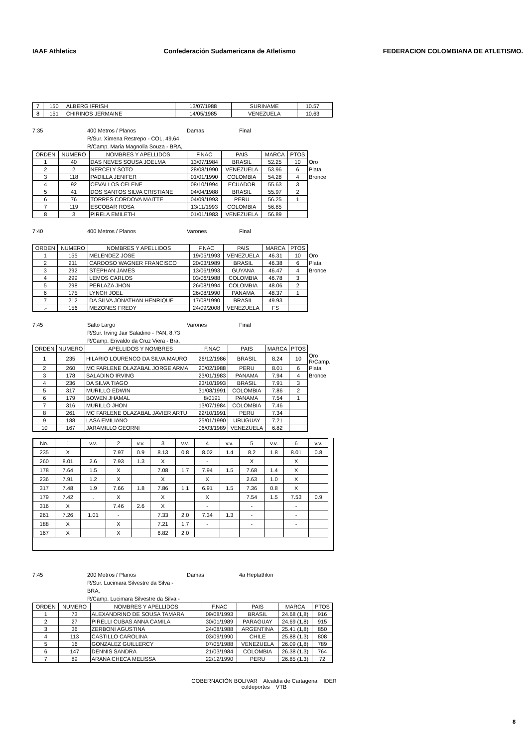IAAF Athletics Confederación Sudamericana de Atletismo FEDERACION COLOMBIANA DE ATLETISMO.
| 7 | 150 | ALBERG IFRISH | 13/07/1988 | SURINAME | 10.57 | |
| 8 | 151 | CHIRINOS JERMAINE | 14/05/1985 | VENEZUELA | 10.63 | |
7:35 400 Metros / Planos Damas Final R/Sur. Ximena Restrepo - COL, 49,64 R/Camp. Maria Magnolia Souza - BRA,
| ORDEN | NUMERO | NOMBRES Y APELLIDOS | F.NAC | PAIS | MARCA | PTOS | |
| 1 | 40 | DAS NEVES SOUSA JOELMA | 13/07/1984 | BRASIL | 52.25 | 10 | Oro |
| 2 | 2 | NERCELY SOTO | 28/08/1990 | VENEZUELA | 53.96 | 6 | Plata |
| 3 | 118 | PADILLA JENIFER | 01/01/1990 | COLOMBIA | 54.28 | 4 | Bronce |
| 4 | 92 | CEVALLOS CELENE | 08/10/1994 | ECUADOR | 55.63 | 3 | |
| 5 | 41 | DOS SANTOS SILVA CRISTIANE | 04/04/1988 | BRASIL | 55.97 | 2 | |
| 6 | 76 | TORRES CORDOVA MAITTE | 04/09/1993 | PERU | 56.25 | 1 | |
| 7 | 119 | ESCOBAR ROSA | 13/11/1993 | COLOMBIA | 56.85 | | |
| 8 | 3 | PIRELA EMILETH | 01/01/1983 | VENEZUELA | 56.89 | | |
7:40 400 Metros / Planos Varones Final
| ORDEN | NUMERO | NOMBRES Y APELLIDOS | F.NAC | PAIS | MARCA | PTOS | |
| 1 | 155 | MELENDEZ JOSE | 19/05/1993 | VENEZUELA | 46.31 | 10 | Oro |
| 2 | 211 | CARDOSO WAGNER FRANCISCO | 20/03/1989 | BRASIL | 46.38 | 6 | Plata |
| 3 | 292 | STEPHAN JAMES | 13/06/1993 | GUYANA | 46.47 | 4 | Bronce |
| 4 | 299 | LEMOS CARLOS | 03/06/1988 | COLOMBIA | 46.78 | 3 | |
| 5 | 298 | PERLAZA JHON | 26/08/1994 | COLOMBIA | 48.06 | 2 | |
| 6 | 175 | LYNCH JOEL | 26/08/1990 | PANAMA | 48.37 | 1 | |
| 7 | 212 | DA SILVA JONATHAN HENRIQUE | 17/08/1990 | BRASIL | 49.93 | | |
| .- | 156 | MEZONES FREDY | 24/09/2008 | VENEZUELA | FS | | |
7:45 Salto Largo Varones Final R/Sur. Irving Jair Saladino - PAN, 8.73 R/Camp. Erivaldo da Cruz Viera - Bra,
| ORDEN | NUMERO | APELLIDOS Y NOMBRES | F.NAC | PAIS | MARCA | PTOS | |
| 1 | 235 | HILARIO LOURENCO DA SILVA MAURO | 26/12/1986 | BRASIL | 8.24 | 10 | Oro R/Camp. |
| 2 | 260 | MC FARLENE OLAZABAL JORGE ARMA | 20/02/1988 | PERU | 8.01 | 6 | Plata |
| 3 | 178 | SALADINO IRVING | 23/01/1983 | PANAMA | 7.94 | 4 | Bronce |
| 4 | 236 | DA SILVA TIAGO | 23/10/1993 | BRASIL | 7.91 | 3 | |
| 5 | 317 | MURILLO EDWIN | 31/08/1991 | COLOMBIA | 7.86 | 2 | |
| 6 | 179 | BOWEN JHAMAL | 8/0191 | PANAMA | 7.54 | 1 | |
| 7 | 316 | MURILLO JHON | 13/07/1984 | COLOMBIA | 7.46 | | |
| 8 | 261 | MC FARLENE OLAZABAL JAVIER ARTU | 22/10/1991 | PERU | 7.34 | | |
| 9 | 188 | LASA EMILIANO | 25/01/1990 | URUGUAY | 7.21 | | |
| 10 | 167 | JARAMILLO GEORNI | 06/03/1989 | VENEZUELA | 6.82 | | |
| No. | 1 | v.v. | 2 | v.v. | 3 | v.v. | 4 | v.v. | 5 | v.v. | 6 | v.v. |
| 235 | X | | 7.97 | 0.9 | 8.13 | 0.8 | 8.02 | 1.4 | 8.2 | 1.8 | 8.01 | 0.8 |
| 260 | 8.01 | 2.6 | 7.93 | 1.3 | X | | - | | X | | X | |
| 178 | 7.64 | 1.5 | X | | 7.08 | 1.7 | 7.94 | 1.5 | 7.68 | 1.4 | X | |
| 236 | 7.91 | 1.2 | X | | X | | X | | 2.63 | 1.0 | X | |
| 317 | 7.48 | 1.9 | 7.66 | 1.8 | 7.86 | 1.1 | 6.91 | 1.5 | 7.36 | 0.8 | X | |
| 179 | 7.42 | . | X | | X | | X | | 7.54 | 1.5 | 7.53 | 0.9 |
| 316 | X | | 7.46 | 2.6 | X | | - | | - | | - | |
| 261 | 7.26 | 1.01 | - | | 7.33 | 2.0 | 7.34 | 1.3 | - | | - | |
| 188 | X | | X | | 7.21 | 1.7 | - | | - | | - | |
| 167 | X | | X | | 6.82 | 2.0 | | | | | | |
7:45 200 Metros / Planos Damas 4a Heptathlon R/Sur. Lucimara Silvestre da Silva - BRA, R/Camp. Lucimara Silvestre da Silva -
| ORDEN | NUMERO | NOMBRES Y APELLIDOS | F.NAC | PAIS | MARCA | PTOS |
| 1 | 73 | ALEXANDRINO DE SOUSA TAMARA | 09/08/1993 | BRASIL | 24.68 (1,8) | 916 |
| 2 | 27 | PIRELLI CUBAS ANNA CAMILA | 30/01/1989 | PARAGUAY | 24.69 (1,8) | 915 |
| 3 | 36 | ZERBONI AGUSTINA | 24/08/1988 | ARGENTINA | 25.41 (1,8) | 850 |
| 4 | 113 | CASTILLO CAROLINA | 03/09/1990 | CHILE | 25.88 (1.3) | 808 |
| 5 | 16 | GONZALEZ GUILLERCY | 07/05/1988 | VENEZUELA | 26.09 (1,8) | 789 |
| 6 | 147 | DENNIS SANDRA | 21/03/1984 | COLOMBIA | 26.38 (1.3) | 764 |
| 7 | 89 | ARANA CHECA MELISSA | 22/12/1990 | PERU | 26.85 (1.3) | 72 |
GOBERNACIÓN BOLIVAR Alcaldía de Cartagena IDER
coldeportes VTB
8